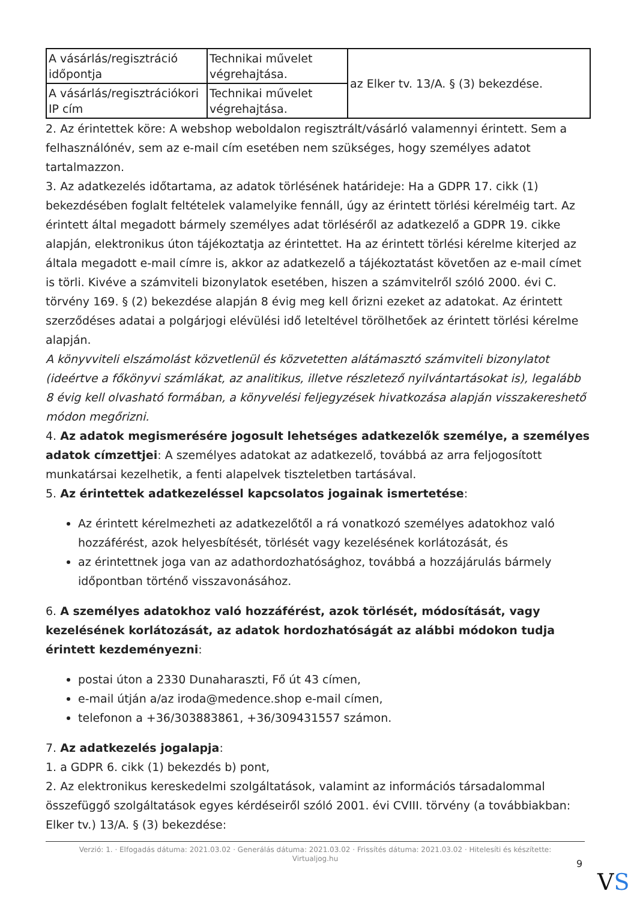| A vásárlás/regisztráció időpontja | Technikai művelet végrehajtása. | az Elker tv. 13/A. § (3) bekezdése. |
| A vásárlás/regisztrációkori IP cím | Technikai művelet végrehajtása. | |
2. Az érintettek köre: A webshop weboldalon regisztrált/vásárló valamennyi érintett. Sem a felhasználónév, sem az e-mail cím esetében nem szükséges, hogy személyes adatot tartalmazzon.
3. Az adatkezelés időtartama, az adatok törlésének határideje: Ha a GDPR 17. cikk (1) bekezdésében foglalt feltételek valamelyike fennáll, úgy az érintett törlési kérelméig tart. Az érintett által megadott bármely személyes adat törléséről az adatkezelő a GDPR 19. cikke alapján, elektronikus úton tájékoztatja az érintettet. Ha az érintett törlési kérelme kiterjed az általa megadott e-mail címre is, akkor az adatkezelő a tájékoztatást követően az e-mail címet is törli. Kivéve a számviteli bizonylatok esetében, hiszen a számvitelről szóló 2000. évi C. törvény 169. § (2) bekezdése alapján 8 évig meg kell őrizni ezeket az adatokat. Az érintett szerződéses adatai a polgárjogi elévülési idő leteltével törölhetőek az érintett törlési kérelme alapján.
A könyvviteli elszámolást közvetlenül és közvetetten alátámasztó számviteli bizonylatot (ideértve a főkönyvi számlákat, az analitikus, illetve részletező nyilvántartásokat is), legalább 8 évig kell olvasható formában, a könyvelési feljegyzések hivatkozása alapján visszakereshető módon megőrizni.
4. Az adatok megismerésére jogosult lehetséges adatkezelők személye, a személyes adatok címzettjei: A személyes adatokat az adatkezelő, továbbá az arra feljogosított munkatársai kezelhetik, a fenti alapelvek tiszteletben tartásával.
5. Az érintettek adatkezeléssel kapcsolatos jogainak ismertetése:
Az érintett kérelmezheti az adatkezelőtől a rá vonatkozó személyes adatokhoz való hozzáférést, azok helyesbítését, törlését vagy kezelésének korlátozását, és
az érintettnek joga van az adathordozhatósághoz, továbbá a hozzájárulás bármely időpontban történő visszavonásához.
6. A személyes adatokhoz való hozzáférést, azok törlését, módosítását, vagy kezelésének korlátozását, az adatok hordozhatóságát az alábbi módokon tudja érintett kezdeményezni:
postai úton a 2330 Dunaharaszti, Fő út 43 címen,
e-mail útján a/az iroda@medence.shop e-mail címen,
telefonon a +36/303883861, +36/309431557 számon.
7. Az adatkezelés jogalapja:
1. a GDPR 6. cikk (1) bekezdés b) pont,
2. Az elektronikus kereskedelmi szolgáltatások, valamint az információs társadalommal összefüggő szolgáltatások egyes kérdéseiről szóló 2001. évi CVIII. törvény (a továbbiakban: Elker tv.) 13/A. § (3) bekezdése:
Verzió: 1. · Elfogadás dátuma: 2021.03.02 · Generálás dátuma: 2021.03.02 · Frissítés dátuma: 2021.03.02 · Hitelesíti és készítette:
Virtualjog.hu
9
VS